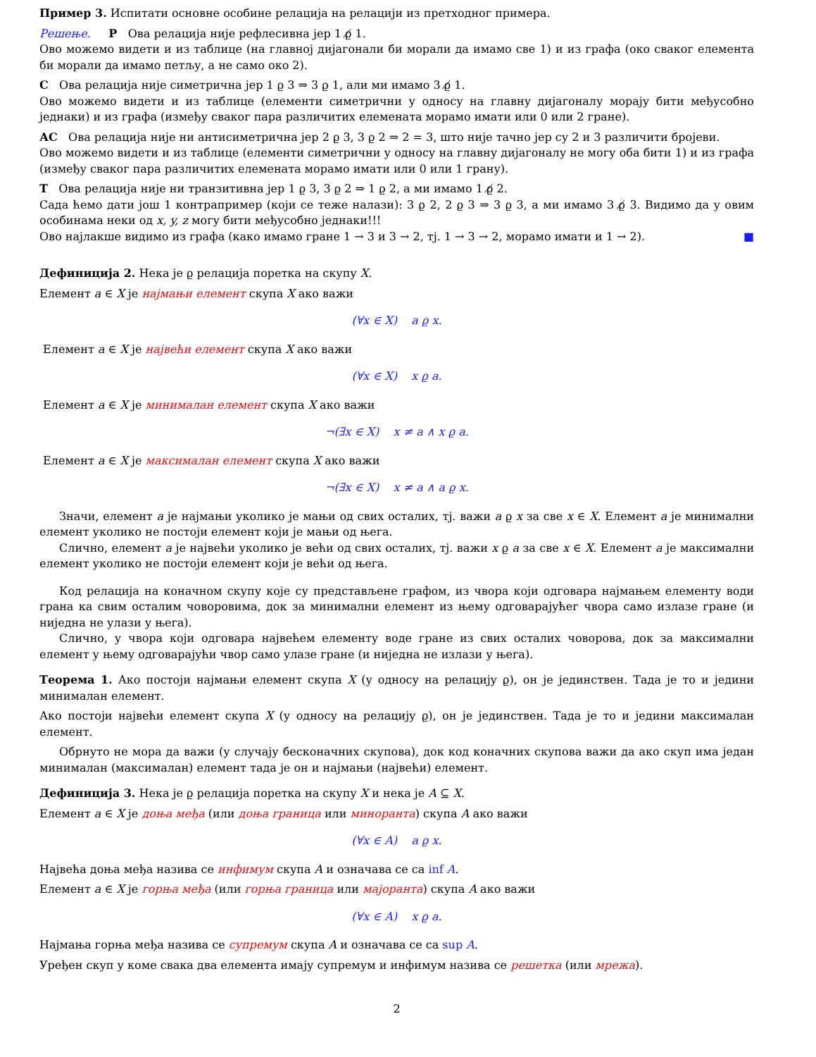Пример 3. Испитати основне особине релација на релацији из претходног примера.
Решење. Р Ова релација није рефлесивна јер 1 ϱ̸ 1.
Ово можемо видети и из таблице (на главној дијагонали би морали да имамо све 1) и из графа (око сваког елемента би морали да имамо петљу, а не само око 2).
С Ова релација није симетрична јер 1 ϱ 3 ⇒ 3 ϱ 1, али ми имамо 3 ϱ̸ 1.
Ово можемо видети и из таблице (елементи симетрични у односу на главну дијагоналу морају бити међусобно једнаки) и из графа (између сваког пара различитих елемената морамо имати или 0 или 2 гране).
АС Ова релација није ни антисиметрична јер 2 ϱ 3, 3 ϱ 2 ⇒ 2 = 3, што није тачно јер су 2 и 3 различити бројеви.
Ово можемо видети и из таблице (елементи симетрични у односу на главну дијагоналу не могу оба бити 1) и из графа (између сваког пара различитих елемената морамо имати или 0 или 1 грану).
Т Ова релација није ни транзитивна јер 1 ϱ 3, 3 ϱ 2 ⇒ 1 ϱ 2, а ми имамо 1 ϱ̸ 2.
Сада ћемо дати још 1 контрапример (који се теже налази): 3 ϱ 2, 2 ϱ 3 ⇒ 3 ϱ 3, а ми имамо 3 ϱ̸ 3. Видимо да у овим особинама неки од x, y, z могу бити међусобно једнаки!!!
Ово најлакше видимо из графа (како имамо гране 1 → 3 и 3 → 2, тј. 1 → 3 → 2, морамо имати и 1 → 2). ■
Дефиниција 2. Нека је ϱ релација поретка на скупу X.
Елемент a ∈ X је најмањи елемент скупа X ако важи
(∀x ∈ X) a ϱ x.
Елемент a ∈ X је највећи елемент скупа X ако важи
(∀x ∈ X) x ϱ a.
Елемент a ∈ X је минималан елемент скупа X ако важи
¬(∃x ∈ X) x ≠ a ∧ x ϱ a.
Елемент a ∈ X је максималан елемент скупа X ако важи
¬(∃x ∈ X) x ≠ a ∧ a ϱ x.
Значи, елемент a је најмањи уколико је мањи од свих осталих, тј. важи a ϱ x за све x ∈ X. Елемент a је минимални елемент уколико не постоји елемент који је мањи од њега.
Слично, елемент a је највећи уколико је већи од свих осталих, тј. важи x ϱ a за све x ∈ X. Елемент a је максимални елемент уколико не постоји елемент који је већи од њега.
Код релација на коначном скупу које су представљене графом, из чвора који одговара најмањем елементу води грана ка свим осталим човоровима, док за минимални елемент из њему одговарајућег чвора само излазе гране (и ниједна не улази у њега).
Слично, у чвора који одговара највећем елементу воде гране из свих осталих човорова, док за максимални елемент у њему одговарајући чвор само улазе гране (и ниједна не излази у њега).
Теорема 1. Ако постоји најмањи елемент скупа X (у односу на релацију ϱ), он је јединствен. Тада је то и једини минималан елемент.
Ако постоји највећи елемент скупа X (у односу на релацију ϱ), он је јединствен. Тада је то и једини максималан елемент.
Обрнуто не мора да важи (у случају бесконачних скупова), док код коначних скупова важи да ако скуп има један минималан (максималан) елемент тада је он и најмањи (највећи) елемент.
Дефиниција 3. Нека је ϱ релација поретка на скупу X и нека је A ⊆ X.
Елемент a ∈ X је доња међа (или доња граница или миноранта) скупа A ако важи
(∀x ∈ A) a ϱ x.
Највећа доња међа назива се инфимум скупа A и означава се са inf A.
Елемент a ∈ X је горња међа (или горња граница или мајоранта) скупа A ако важи
(∀x ∈ A) x ϱ a.
Најмања горња међа назива се супремум скупа A и означава се са sup A.
Уређен скуп у коме свака два елемента имају супремум и инфимум назива се решетка (или мрежа).
2